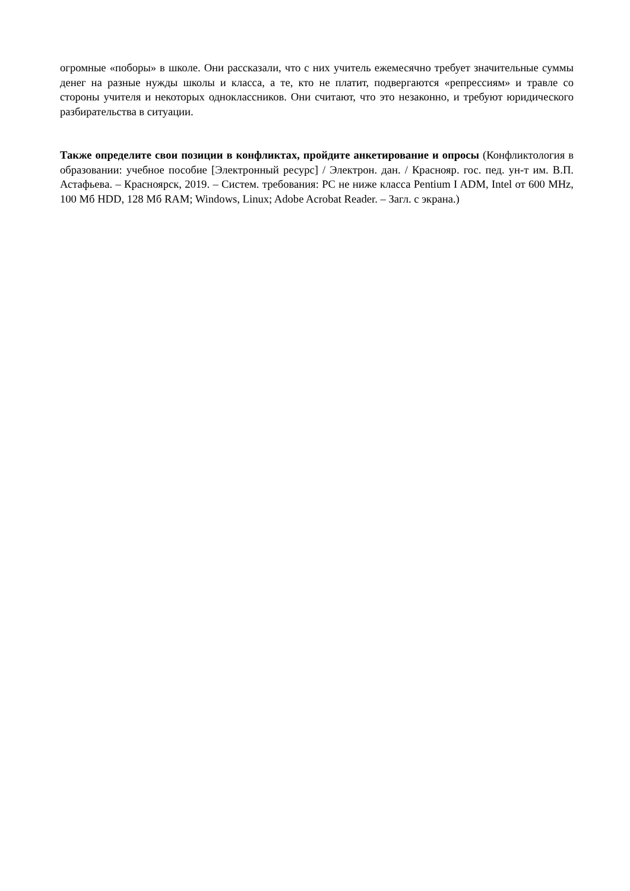огромные «поборы» в школе. Они рассказали, что с них учитель ежемесячно требует значительные суммы денег на разные нужды школы и класса, а те, кто не платит, подвергаются «репрессиям» и травле со стороны учителя и некоторых одноклассников. Они считают, что это незаконно, и требуют юридического разбирательства в ситуации.
Также определите свои позиции в конфликтах, пройдите анкетирование и опросы (Конфликтология в образовании: учебное пособие [Электронный ресурс] / Электрон. дан. / Краснояр. гос. пед. ун-т им. В.П. Астафьева. – Красноярск, 2019. – Систем. требования: PC не ниже класса Pentium I ADM, Intel от 600 MHz, 100 Мб HDD, 128 Мб RAM; Windows, Linux; Adobe Acrobat Reader. – Загл. с экрана.)